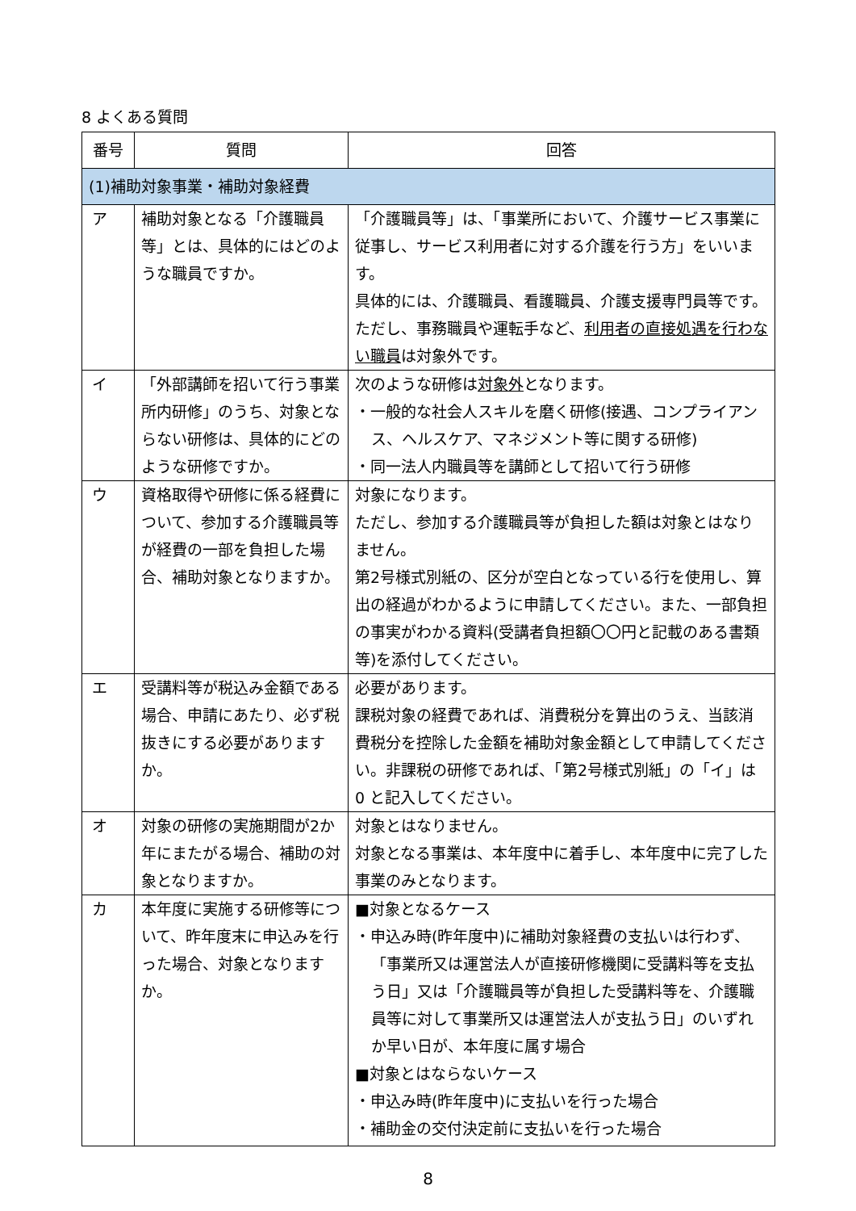8 よくある質問
| 番号 | 質問 | 回答 |
| --- | --- | --- |
| (1)補助対象事業・補助対象経費 | | |
| ア | 補助対象となる「介護職員等」とは、具体的にはどのような職員ですか。 | 「介護職員等」は、「事業所において、介護サービス事業に従事し、サービス利用者に対する介護を行う方」をいいます。 具体的には、介護職員、看護職員、介護支援専門員等です。ただし、事務職員や運転手など、 利用者の直接処遇を行わない職員 は対象外です。 |
| イ | 「外部講師を招いて行う事業所内研修」のうち、対象とならない研修は、具体的にどのような研修ですか。 | 次のような研修は 対象外 となります。 ・一般的な社会人スキルを磨く研修(接遇、コンプライアンス、ヘルスケア、マネジメント等に関する研修) ・同一法人内職員等を講師として招いて行う研修 |
| ウ | 資格取得や研修に係る経費について、参加する介護職員等が経費の一部を負担した場合、補助対象となりますか。 | 対象になります。 ただし、参加する介護職員等が負担した額は対象とはなりません。 第2号様式別紙の、区分が空白となっている行を使用し、算出の経過がわかるように申請してください。また、一部負担の事実がわかる資料(受講者負担額〇〇円と記載のある書類等)を添付してください。 |
| エ | 受講料等が税込み金額である場合、申請にあたり、必ず税抜きにする必要がありますか。 | 必要があります。 課税対象の経費であれば、消費税分を算出のうえ、当該消費税分を控除した金額を補助対象金額として申請してください。非課税の研修であれば、「第2号様式別紙」の「イ」は 0 と記入してください。 |
| オ | 対象の研修の実施期間が2か年にまたがる場合、補助の対象となりますか。 | 対象とはなりません。 対象となる事業は、本年度中に着手し、本年度中に完了した事業のみとなります。 |
| カ | 本年度に実施する研修等について、昨年度末に申込みを行った場合、対象となりますか。 | ■対象となるケース ・申込み時(昨年度中)に補助対象経費の支払いは行わず、「事業所又は運営法人が直接研修機関に受講料等を支払う日」又は「介護職員等が負担した受講料等を、介護職員等に対して事業所又は運営法人が支払う日」のいずれか早い日が、本年度に属す場合 ■対象とはならないケース ・申込み時(昨年度中)に支払いを行った場合 ・補助金の交付決定前に支払いを行った場合 |
8